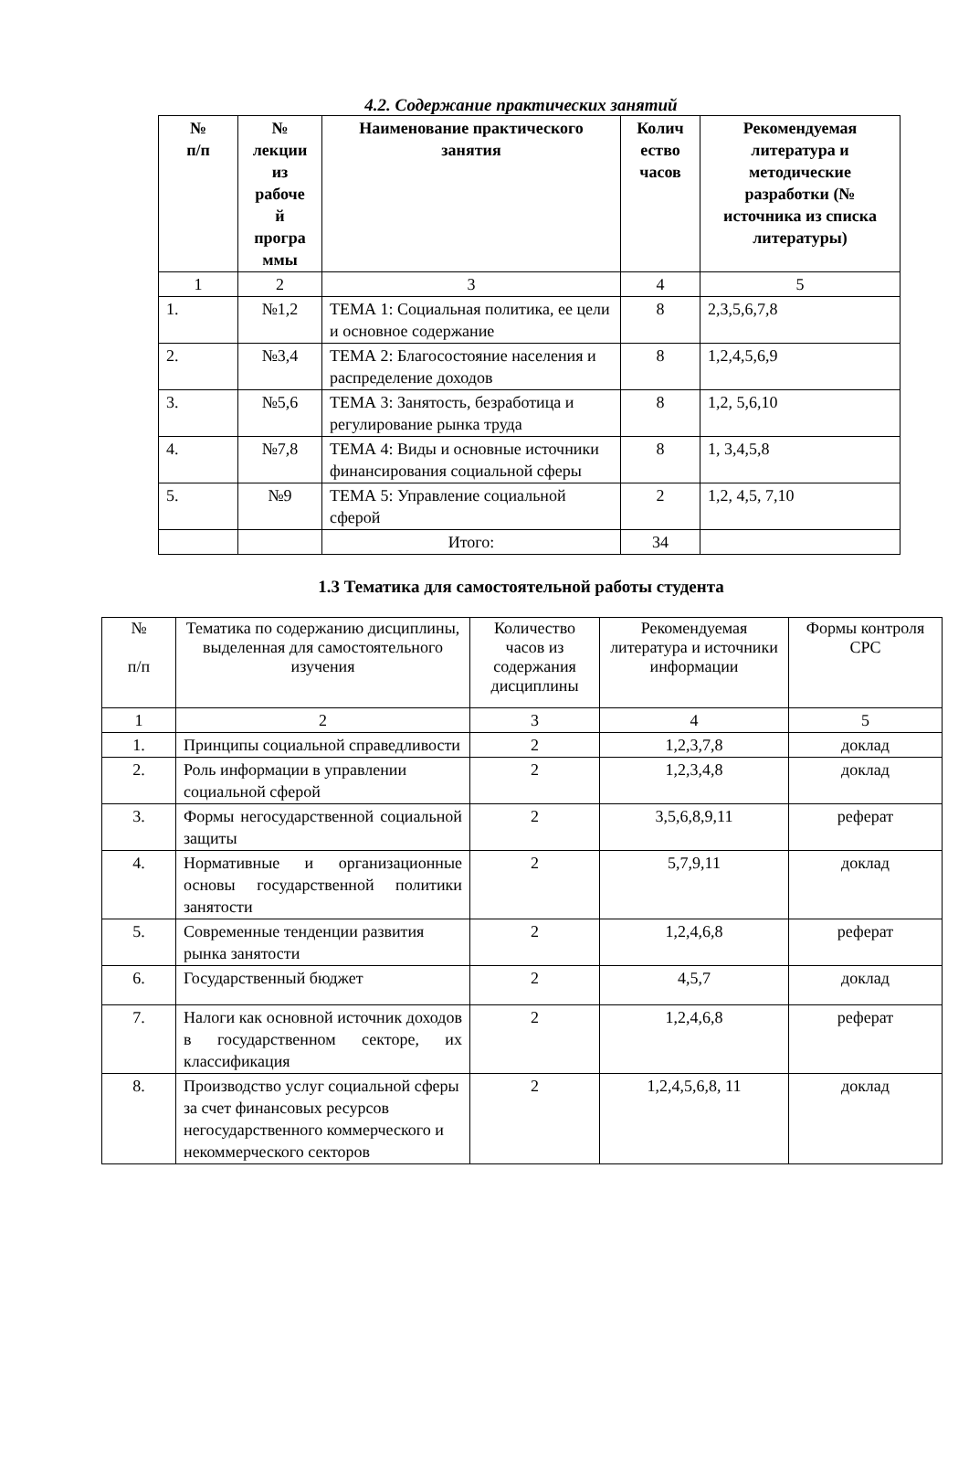4.2. Содержание практических занятий
| № п/п | № лекции из рабоче й програ ммы | Наименование практического занятия | Колич ество часов | Рекомендуемая литература и методические разработки (№ источника из списка литературы) |
| --- | --- | --- | --- | --- |
| 1 | 2 | 3 | 4 | 5 |
| 1. | №1,2 | ТЕМА 1: Социальная политика, ее цели и основное содержание | 8 | 2,3,5,6,7,8 |
| 2. | №3,4 | ТЕМА 2: Благосостояние населения и распределение доходов | 8 | 1,2,4,5,6,9 |
| 3. | №5,6 | ТЕМА 3: Занятость, безработица и регулирование рынка труда | 8 | 1,2, 5,6,10 |
| 4. | №7,8 | ТЕМА 4: Виды и основные источники финансирования социальной сферы | 8 | 1, 3,4,5,8 |
| 5. | №9 | ТЕМА 5: Управление социальной сферой | 2 | 1,2, 4,5, 7,10 |
| | | Итого: | 34 | |
1.3 Тематика для самостоятельной работы студента
| № п/п | Тематика по содержанию дисциплины, выделенная для самостоятельного изучения | Количество часов из содержания дисциплины | Рекомендуемая литература и источники информации | Формы контроля СРС |
| --- | --- | --- | --- | --- |
| 1 | 2 | 3 | 4 | 5 |
| 1. | Принципы социальной справедливости | 2 | 1,2,3,7,8 | доклад |
| 2. | Роль информации в управлении социальной сферой | 2 | 1,2,3,4,8 | доклад |
| 3. | Формы негосударственной социальной защиты | 2 | 3,5,6,8,9,11 | реферат |
| 4. | Нормативные и организационные основы государственной политики занятости | 2 | 5,7,9,11 | доклад |
| 5. | Современные тенденции развития рынка занятости | 2 | 1,2,4,6,8 | реферат |
| 6. | Государственный бюджет | 2 | 4,5,7 | доклад |
| 7. | Налоги как основной источник доходов в государственном секторе, их классификация | 2 | 1,2,4,6,8 | реферат |
| 8. | Производство услуг социальной сферы за счет финансовых ресурсов негосударственного коммерческого и некоммерческого секторов | 2 | 1,2,4,5,6,8, 11 | доклад |